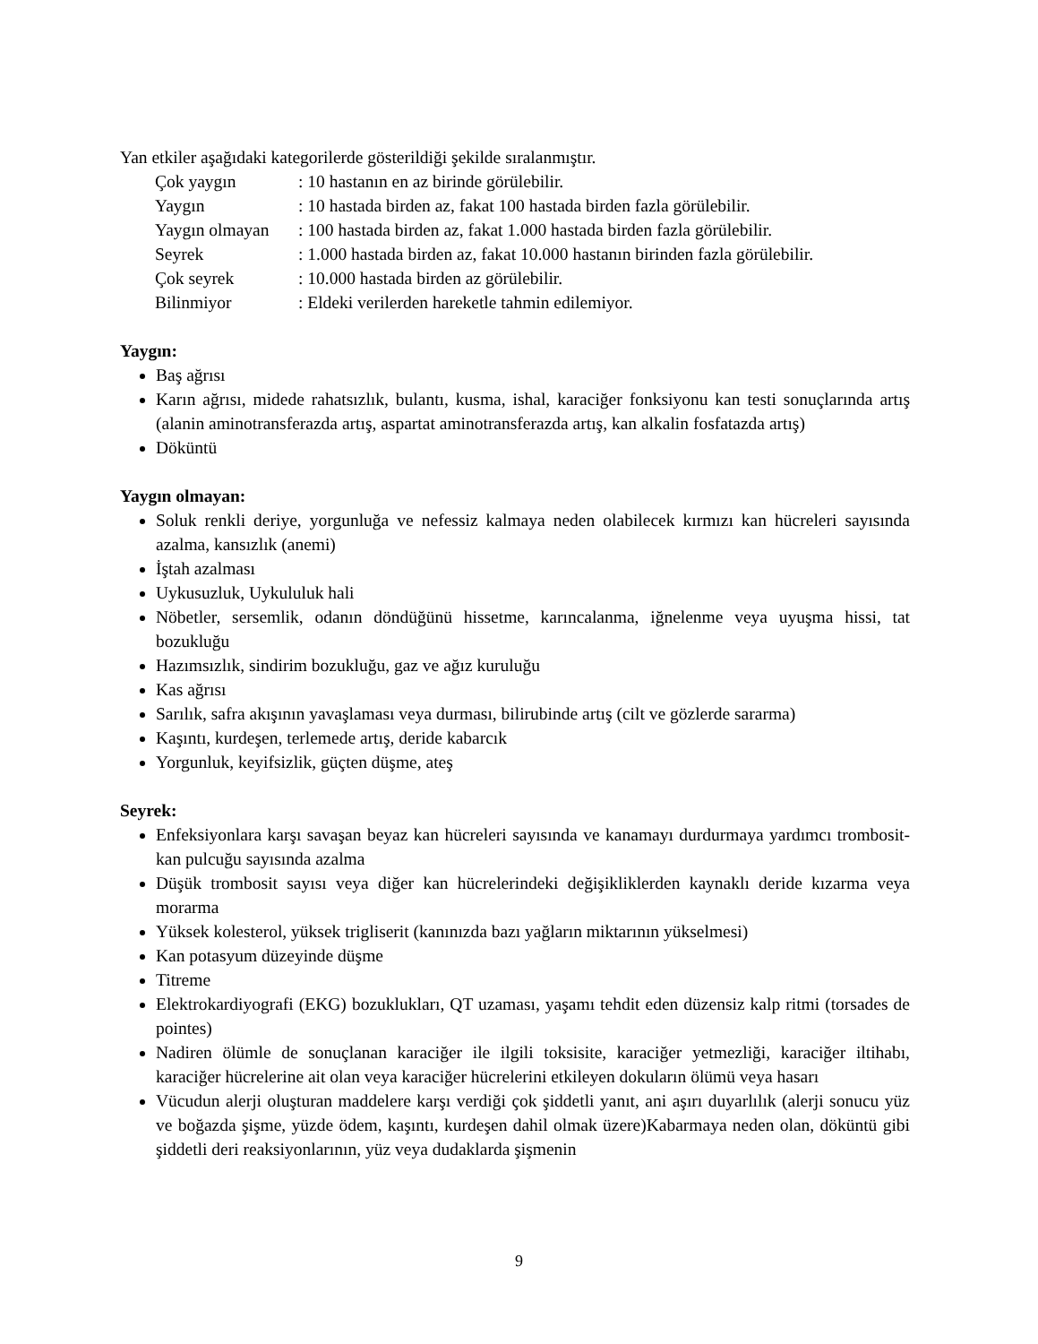Yan etkiler aşağıdaki kategorilerde gösterildiği şekilde sıralanmıştır.
| Çok yaygın | : 10 hastanın en az birinde görülebilir. |
| Yaygın | : 10 hastada birden az, fakat 100 hastada birden fazla görülebilir. |
| Yaygın olmayan | : 100 hastada birden az, fakat 1.000 hastada birden fazla görülebilir. |
| Seyrek | : 1.000 hastada birden az, fakat 10.000 hastanın birinden fazla görülebilir. |
| Çok seyrek | : 10.000 hastada birden az görülebilir. |
| Bilinmiyor | : Eldeki verilerden hareketle tahmin edilemiyor. |
Yaygın:
Baş ağrısı
Karın ağrısı, midede rahatsızlık, bulantı, kusma, ishal, karaciğer fonksiyonu kan testi sonuçlarında artış (alanin aminotransferazda artış, aspartat aminotransferazda artış, kan alkalin fosfatazda artış)
Döküntü
Yaygın olmayan:
Soluk renkli deriye, yorgunluğa ve nefessiz kalmaya neden olabilecek kırmızı kan hücreleri sayısında azalma, kansızlık (anemi)
İştah azalması
Uykusuzluk, Uykululuk hali
Nöbetler, sersemlik, odanın döndüğünü hissetme, karıncalanma, iğnelenme veya uyuşma hissi, tat bozukluğu
Hazımsızlık, sindirim bozukluğu, gaz ve ağız kuruluğu
Kas ağrısı
Sarılık, safra akışının yavaşlaması veya durması, bilirubinde artış (cilt ve gözlerde sararma)
Kaşıntı, kurdeşen, terlemede artış, deride kabarcık
Yorgunluk, keyifsizlik, güçten düşme, ateş
Seyrek:
Enfeksiyonlara karşı savaşan beyaz kan hücreleri sayısında ve kanamayı durdurmaya yardımcı trombosit-kan pulcuğu sayısında azalma
Düşük trombosit sayısı veya diğer kan hücrelerindeki değişikliklerden kaynaklı deride kızarma veya morarma
Yüksek kolesterol, yüksek trigliserit (kanınızda bazı yağların miktarının yükselmesi)
Kan potasyum düzeyinde düşme
Titreme
Elektrokardiyografi (EKG) bozuklukları, QT uzaması, yaşamı tehdit eden düzensiz kalp ritmi (torsades de pointes)
Nadiren ölümle de sonuçlanan karaciğer ile ilgili toksisite, karaciğer yetmezliği, karaciğer iltihabı, karaciğer hücrelerine ait olan veya karaciğer hücrelerini etkileyen dokuların ölümü veya hasarı
Vücudun alerji oluşturan maddelere karşı verdiği çok şiddetli yanıt, ani aşırı duyarlılık (alerji sonucu yüz ve boğazda şişme, yüzde ödem, kaşıntı, kurdeşen dahil olmak üzere)Kabarmaya neden olan, döküntü gibi şiddetli deri reaksiyonlarının, yüz veya dudaklarda şişmenin
9